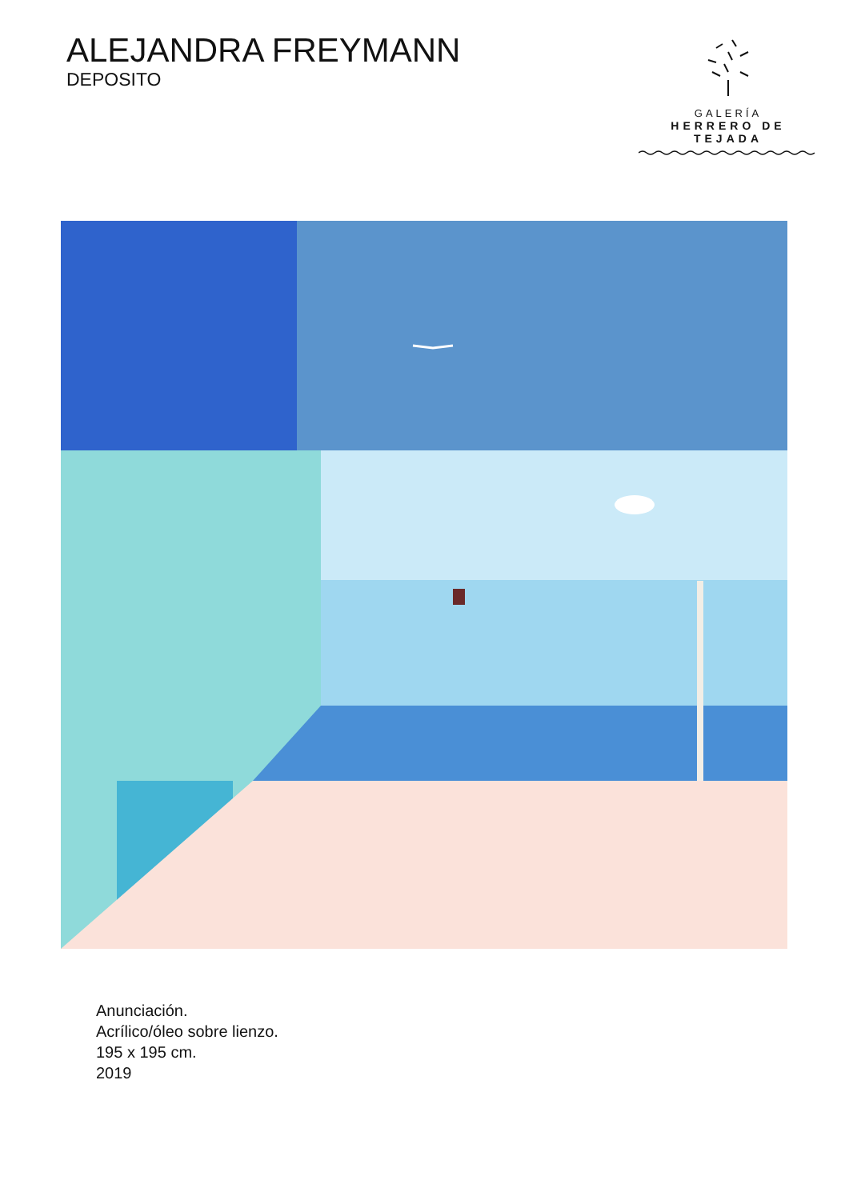ALEJANDRA FREYMANN
DEPOSITO
GALERÍA
HERRERO DE TEJADA
Anunciación.
Acrílico/óleo sobre lienzo.
195 x 195 cm.
2019